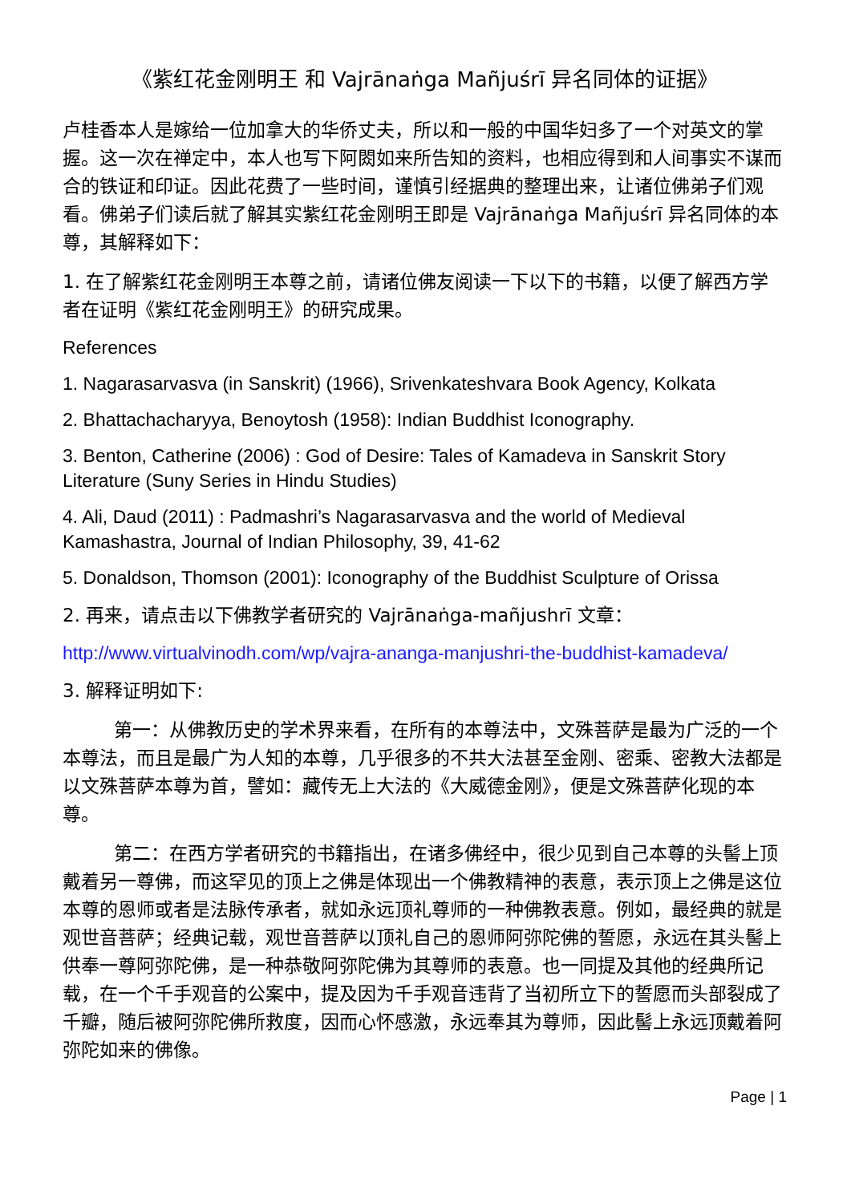《紫红花金刚明王 和 Vajrānaṅga Mañjuśrī 异名同体的证据》
卢桂香本人是嫁给一位加拿大的华侨丈夫，所以和一般的中国华妇多了一个对英文的掌握。这一次在禅定中，本人也写下阿閦如来所告知的资料，也相应得到和人间事实不谋而合的铁证和印证。因此花费了一些时间，谨慎引经据典的整理出来，让诸位佛弟子们观看。佛弟子们读后就了解其实紫红花金刚明王即是 Vajrānaṅga Mañjuśrī 异名同体的本尊，其解释如下：
1. 在了解紫红花金刚明王本尊之前，请诸位佛友阅读一下以下的书籍，以便了解西方学者在证明《紫红花金刚明王》的研究成果。
References
1. Nagarasarvasva (in Sanskrit) (1966), Srivenkateshvara Book Agency, Kolkata
2. Bhattachacharyya, Benoytosh (1958): Indian Buddhist Iconography.
3. Benton, Catherine (2006) : God of Desire: Tales of Kamadeva in Sanskrit Story Literature (Suny Series in Hindu Studies)
4. Ali, Daud (2011) : Padmashri’s Nagarasarvasva and the world of Medieval Kamashastra, Journal of Indian Philosophy, 39, 41-62
5. Donaldson, Thomson (2001): Iconography of the Buddhist Sculpture of Orissa
2. 再来，请点击以下佛教学者研究的 Vajrānaṅga-mañjushrī 文章：
http://www.virtualvinodh.com/wp/vajra-ananga-manjushri-the-buddhist-kamadeva/
3. 解释证明如下:
第一：从佛教历史的学术界来看，在所有的本尊法中，文殊菩萨是最为广泛的一个本尊法，而且是最广为人知的本尊，几乎很多的不共大法甚至金刚、密乘、密教大法都是以文殊菩萨本尊为首，譬如：藏传无上大法的《大威德金刚》，便是文殊菩萨化现的本尊。
第二：在西方学者研究的书籍指出，在诸多佛经中，很少见到自己本尊的头髻上顶戴着另一尊佛，而这罕见的顶上之佛是体现出一个佛教精神的表意，表示顶上之佛是这位本尊的恩师或者是法脉传承者，就如永远顶礼尊师的一种佛教表意。例如，最经典的就是观世音菩萨；经典记载，观世音菩萨以顶礼自己的恩师阿弥陀佛的誓愿，永远在其头髻上供奉一尊阿弥陀佛，是一种恭敬阿弥陀佛为其尊师的表意。也一同提及其他的经典所记载，在一个千手观音的公案中，提及因为千手观音违背了当初所立下的誓愿而头部裂成了千瓣，随后被阿弥陀佛所救度，因而心怀感激，永远奉其为尊师，因此髻上永远顶戴着阿弥陀如来的佛像。
Page | 1